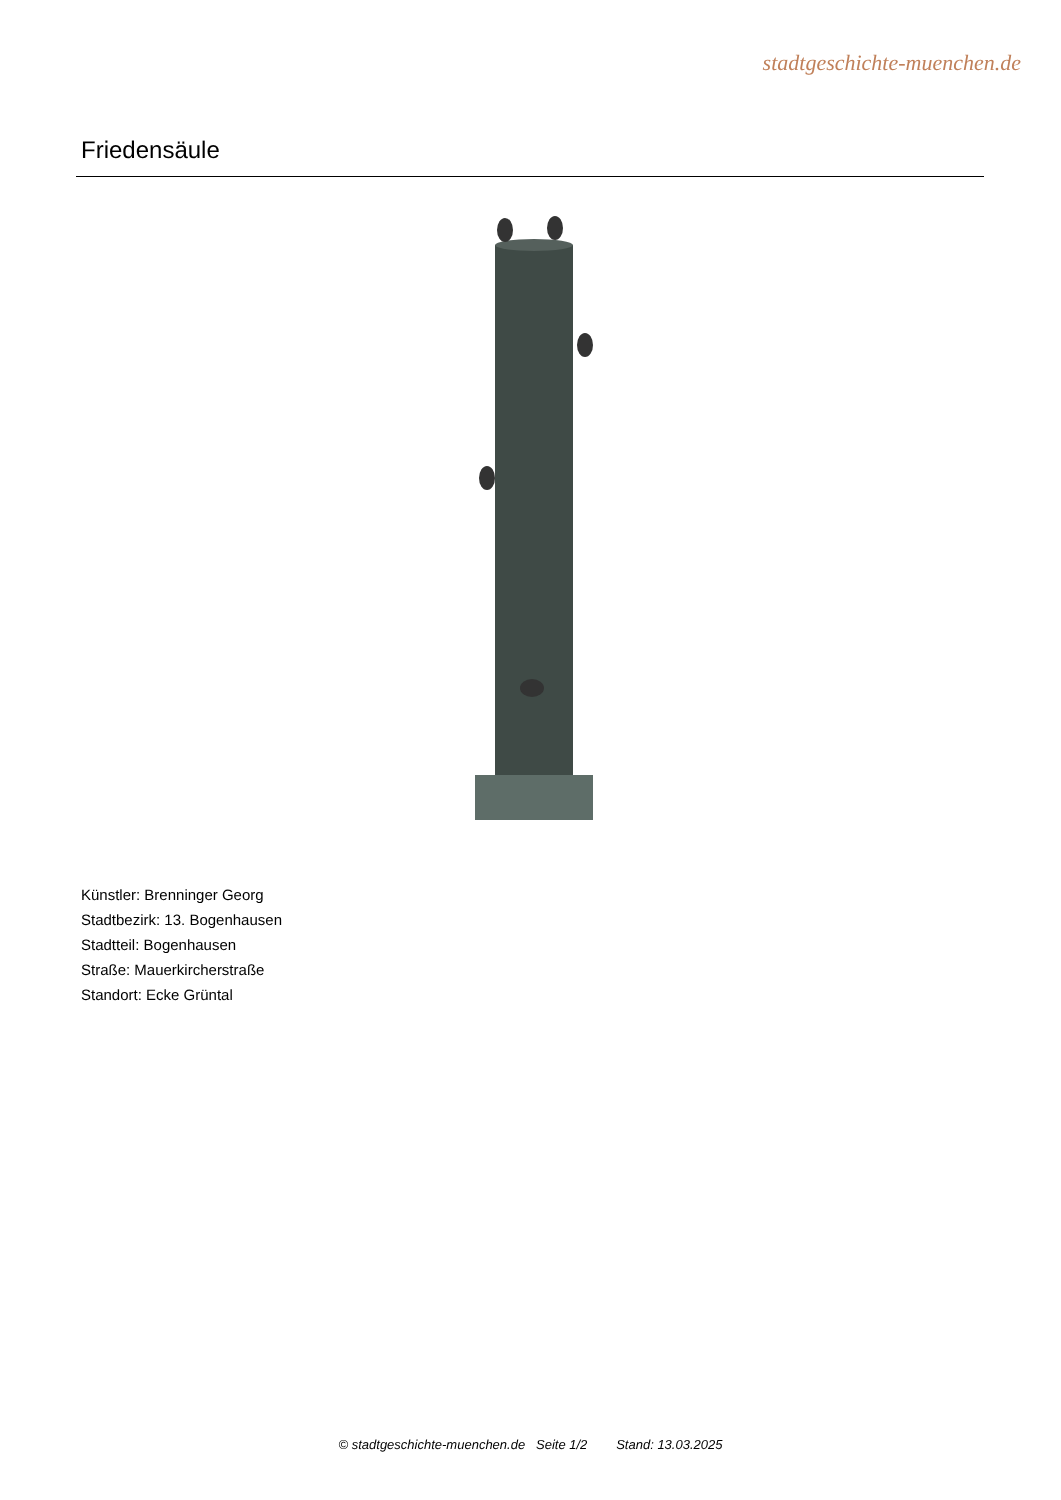stadtgeschichte-muenchen.de
Friedensäule
Künstler: Brenninger Georg
Stadtbezirk: 13. Bogenhausen
Stadtteil: Bogenhausen
Straße: Mauerkircherstraße
Standort: Ecke Grüntal
© stadtgeschichte-muenchen.de Seite 1/2 Stand: 13.03.2025